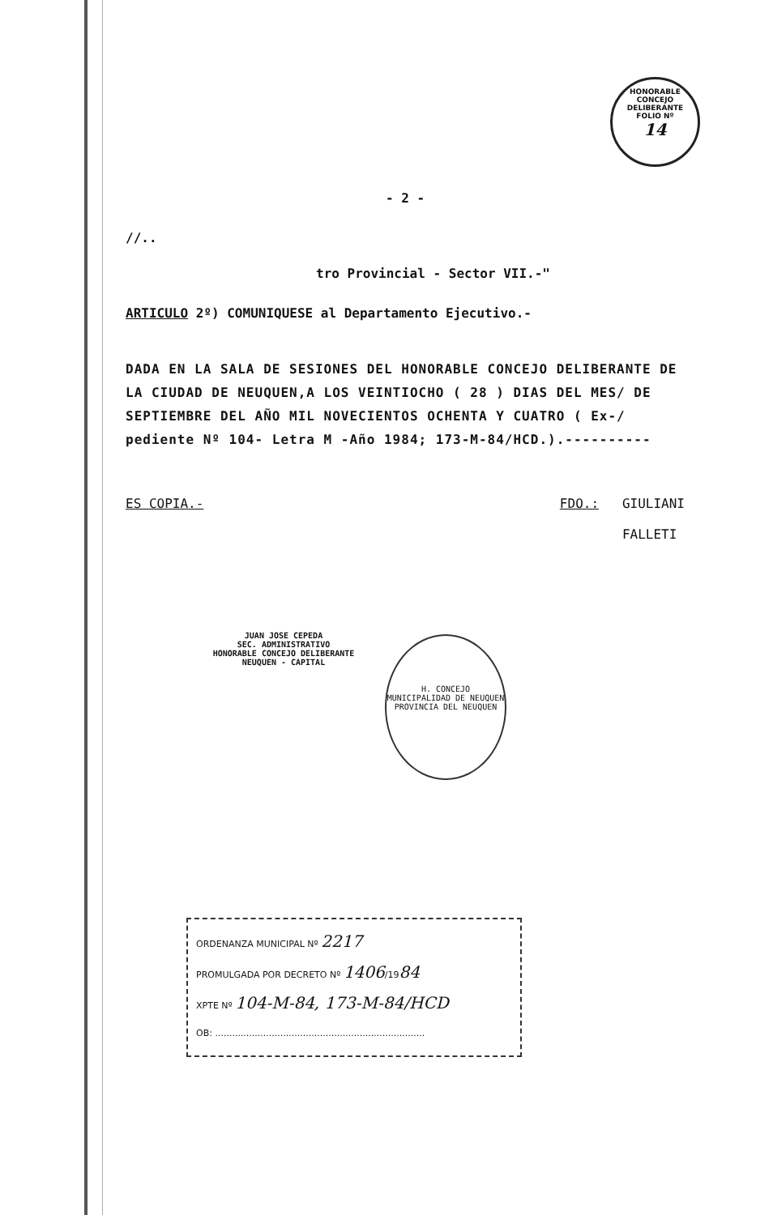HONORABLE CONCEJO DELIBERANTE
FOLIO Nº
14
- 2 -
//..
tro Provincial - Sector VII.-"
ARTICULO 2º) COMUNIQUESE al Departamento Ejecutivo.-
DADA EN LA SALA DE SESIONES DEL HONORABLE CONCEJO DELIBERANTE DE LA CIUDAD DE NEUQUEN,A LOS VEINTIOCHO ( 28 ) DIAS DEL MES/ DE SEPTIEMBRE DEL AÑO MIL NOVECIENTOS OCHENTA Y CUATRO ( Ex-/ pediente Nº 104- Letra M -Año 1984; 173-M-84/HCD.).----------
ES COPIA.- FDO.: GIULIANI
FALLETI
JUAN JOSE CEPEDA
SEC. ADMINISTRATIVO
HONORABLE CONCEJO DELIBERANTE
NEUQUEN - CAPITAL
H. CONCEJO
MUNICIPALIDAD DE NEUQUEN
PROVINCIA DEL NEUQUEN
ORDENANZA MUNICIPAL Nº 2217
PROMULGADA POR DECRETO Nº 1406/1984
XPTE Nº 104-M-84, 173-M-84/HCD
OB: ..........................................................................